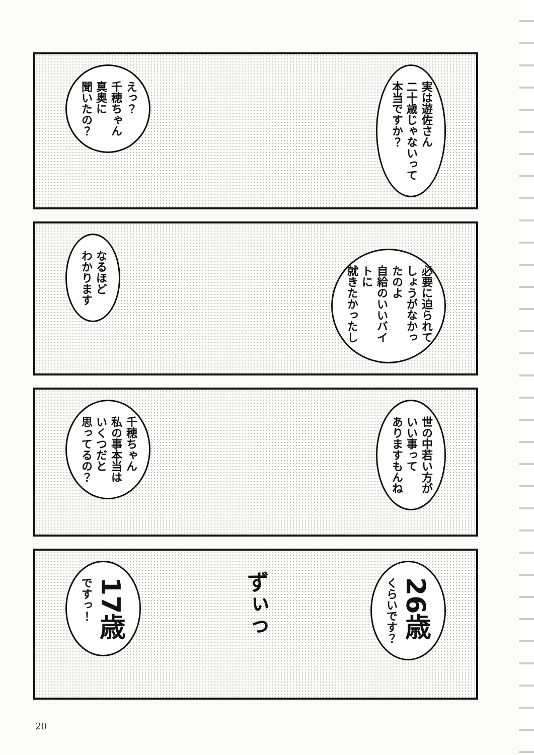実は遊佐さん
二十歳じゃないって
本当ですか？
えっ？
千穂ちゃん
真奥に
聞いたの？
必要に迫られて
しょうがなかったのよ
自給のいいバイトに
就きたかったし
なるほど
わかります
世の中若い方が
いい事って
ありますもんね
千穂ちゃん
私の事本当は
いくつだと
思ってるの？
26歳
くらいです？
ずぃっ
17歳
ですっ！
20